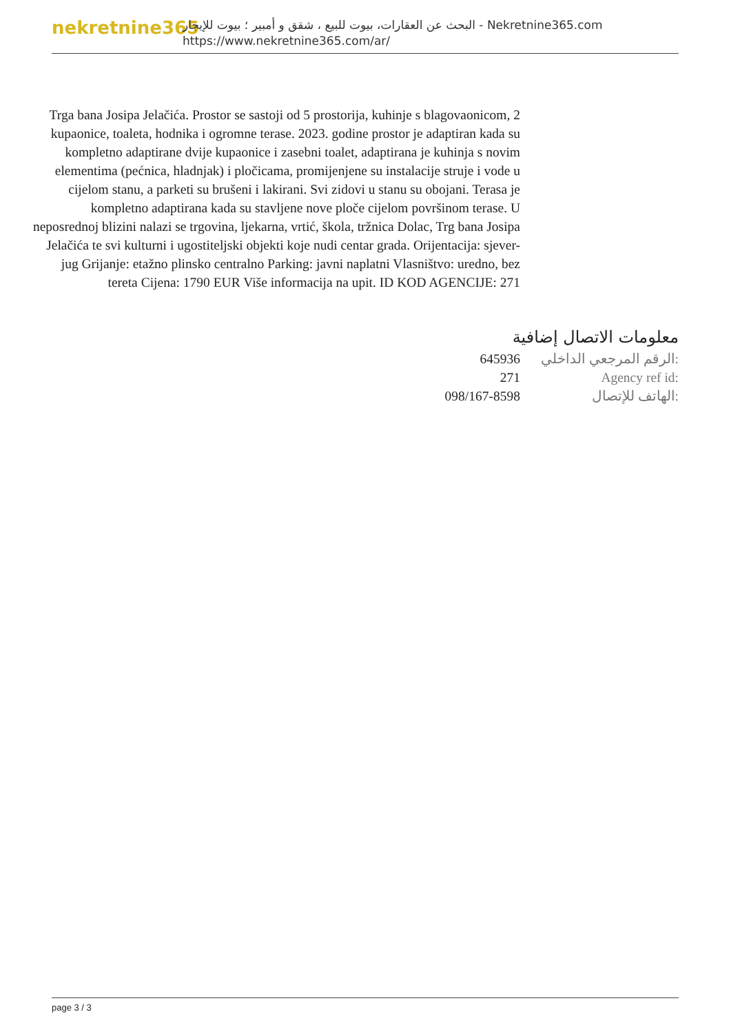nekretnine365
البحث عن العقارات، بيوت للبيع ، شقق و أمبير ؛ بيوت للإيجار - Nekretnine365.com
https://www.nekretnine365.com/ar/
Trga bana Josipa Jelačića. Prostor se sastoji od 5 prostorija, kuhinje s blagovaonicom, 2 kupaonice, toaleta, hodnika i ogromne terase. 2023. godine prostor je adaptiran kada su kompletno adaptirane dvije kupaonice i zasebni toalet, adaptirana je kuhinja s novim elementima (pećnica, hladnjak) i pločicama, promijenjene su instalacije struje i vode u cijelom stanu, a parketi su brušeni i lakirani. Svi zidovi u stanu su obojani. Terasa je kompletno adaptirana kada su stavljene nove ploče cijelom površinom terase. U neposrednoj blizini nalazi se trgovina, ljekarna, vrtić, škola, tržnica Dolac, Trg bana Josipa Jelačića te svi kulturni i ugostiteljski objekti koje nudi centar grada. Orijentacija: sjever-jug Grijanje: etažno plinsko centralno Parking: javni naplatni Vlasništvo: uredno, bez tereta Cijena: 1790 EUR Više informacija na upit. ID KOD AGENCIJE: 271
معلومات الاتصال إضافية
| 645936 | الرقم المرجعي الداخلي: |
| 271 | Agency ref id: |
| 098/167-8598 | الهاتف للإتصال: |
page 3 / 3